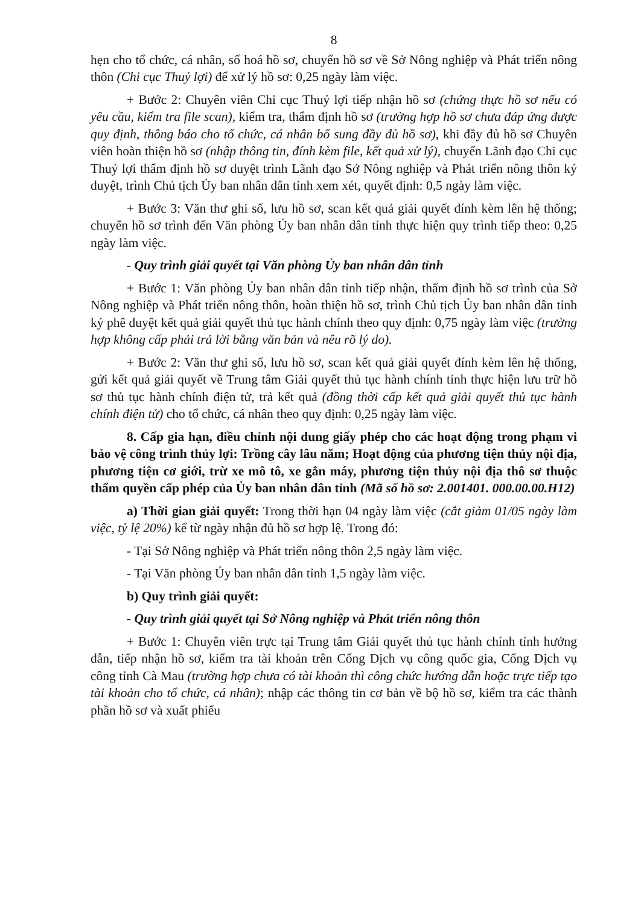8
hẹn cho tổ chức, cá nhân, số hoá hồ sơ, chuyển hồ sơ về Sở Nông nghiệp và Phát triển nông thôn (Chi cục Thuỷ lợi) để xử lý hồ sơ: 0,25 ngày làm việc.
+ Bước 2: Chuyên viên Chi cục Thuỷ lợi tiếp nhận hồ sơ (chứng thực hồ sơ nếu có yêu cầu, kiểm tra file scan), kiểm tra, thẩm định hồ sơ (trường hợp hồ sơ chưa đáp ứng được quy định, thông báo cho tổ chức, cá nhân bổ sung đầy đủ hồ sơ), khi đầy đủ hồ sơ Chuyên viên hoàn thiện hồ sơ (nhập thông tin, đính kèm file, kết quả xử lý), chuyển Lãnh đạo Chi cục Thuỷ lợi thẩm định hồ sơ duyệt trình Lãnh đạo Sở Nông nghiệp và Phát triển nông thôn ký duyệt, trình Chủ tịch Ủy ban nhân dân tỉnh xem xét, quyết định: 0,5 ngày làm việc.
+ Bước 3: Văn thư ghi số, lưu hồ sơ, scan kết quả giải quyết đính kèm lên hệ thống; chuyển hồ sơ trình đến Văn phòng Ủy ban nhân dân tỉnh thực hiện quy trình tiếp theo: 0,25 ngày làm việc.
- Quy trình giải quyết tại Văn phòng Ủy ban nhân dân tỉnh
+ Bước 1: Văn phòng Ủy ban nhân dân tỉnh tiếp nhận, thẩm định hồ sơ trình của Sở Nông nghiệp và Phát triển nông thôn, hoàn thiện hồ sơ, trình Chủ tịch Ủy ban nhân dân tỉnh ký phê duyệt kết quả giải quyết thủ tục hành chính theo quy định: 0,75 ngày làm việc (trường hợp không cấp phải trả lời bằng văn bản và nêu rõ lý do).
+ Bước 2: Văn thư ghi số, lưu hồ sơ, scan kết quả giải quyết đính kèm lên hệ thống, gửi kết quả giải quyết về Trung tâm Giải quyết thủ tục hành chính tỉnh thực hiện lưu trữ hồ sơ thủ tục hành chính điện tử, trả kết quả (đồng thời cấp kết quả giải quyết thủ tục hành chính điện tử) cho tổ chức, cá nhân theo quy định: 0,25 ngày làm việc.
8. Cấp gia hạn, điều chỉnh nội dung giấy phép cho các hoạt động trong phạm vi bảo vệ công trình thủy lợi: Trồng cây lâu năm; Hoạt động của phương tiện thủy nội địa, phương tiện cơ giới, trừ xe mô tô, xe gắn máy, phương tiện thủy nội địa thô sơ thuộc thẩm quyền cấp phép của Ủy ban nhân dân tỉnh (Mã số hồ sơ: 2.001401. 000.00.00.H12)
a) Thời gian giải quyết: Trong thời hạn 04 ngày làm việc (cắt giảm 01/05 ngày làm việc, tỷ lệ 20%) kể từ ngày nhận đủ hồ sơ hợp lệ. Trong đó:
- Tại Sở Nông nghiệp và Phát triển nông thôn 2,5 ngày làm việc.
- Tại Văn phòng Ủy ban nhân dân tỉnh 1,5 ngày làm việc.
b) Quy trình giải quyết:
- Quy trình giải quyết tại Sở Nông nghiệp và Phát triển nông thôn
+ Bước 1: Chuyên viên trực tại Trung tâm Giải quyết thủ tục hành chính tỉnh hướng dẫn, tiếp nhận hồ sơ, kiểm tra tài khoản trên Cổng Dịch vụ công quốc gia, Cổng Dịch vụ công tỉnh Cà Mau (trường hợp chưa có tài khoản thì công chức hướng dẫn hoặc trực tiếp tạo tài khoản cho tổ chức, cá nhân); nhập các thông tin cơ bản về bộ hồ sơ, kiểm tra các thành phần hồ sơ và xuất phiếu